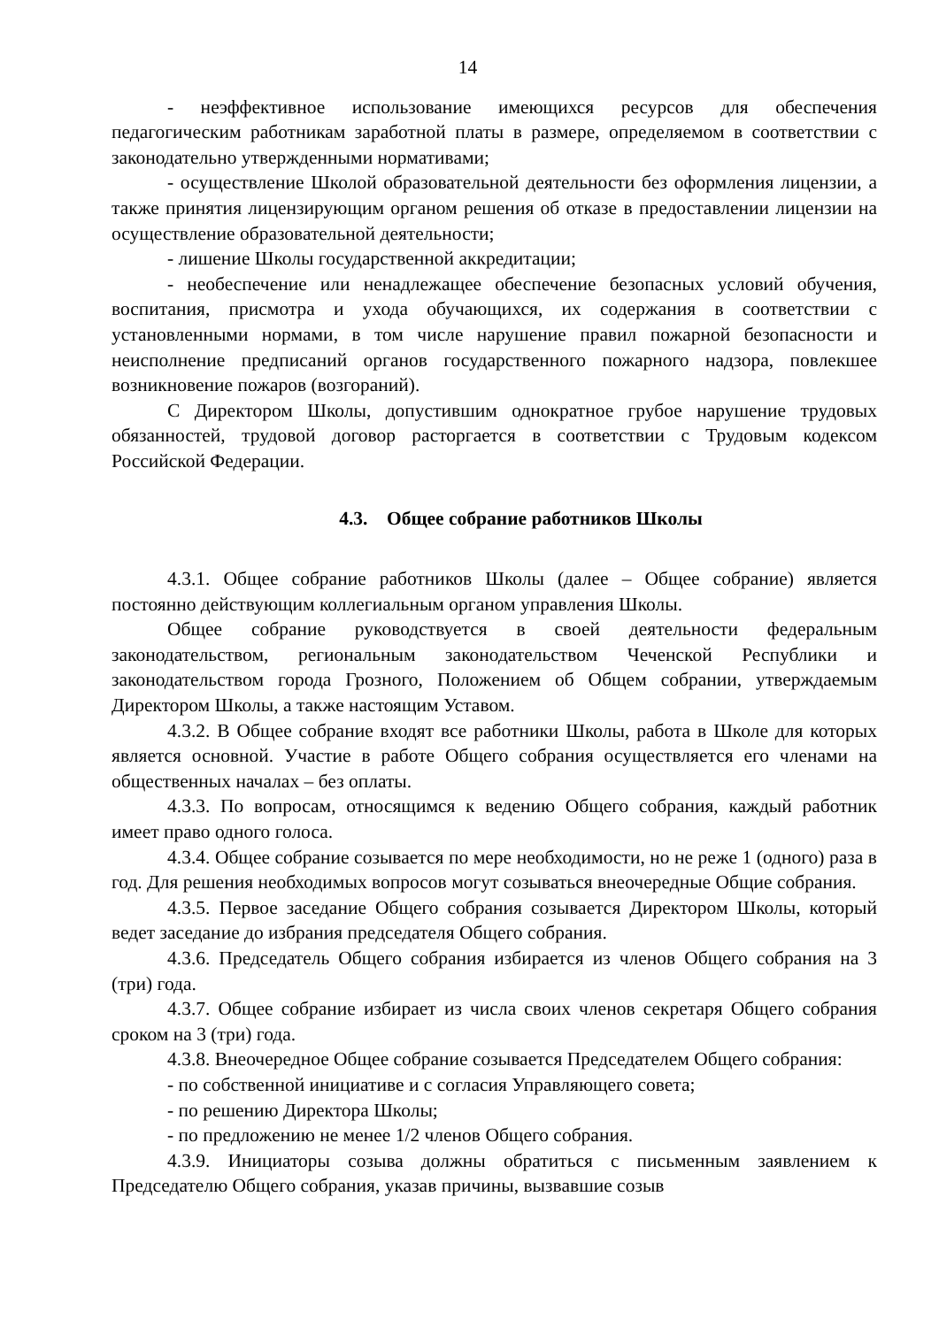14
- неэффективное использование имеющихся ресурсов для обеспечения педагогическим работникам заработной платы в размере, определяемом в соответствии с законодательно утвержденными нормативами;
- осуществление Школой образовательной деятельности без оформления лицензии, а также принятия лицензирующим органом решения об отказе в предоставлении лицензии на осуществление образовательной деятельности;
- лишение Школы государственной аккредитации;
- необеспечение или ненадлежащее обеспечение безопасных условий обучения, воспитания, присмотра и ухода обучающихся, их содержания в соответствии с установленными нормами, в том числе нарушение правил пожарной безопасности и неисполнение предписаний органов государственного пожарного надзора, повлекшее возникновение пожаров (возгораний).
С Директором Школы, допустившим однократное грубое нарушение трудовых обязанностей, трудовой договор расторгается в соответствии с Трудовым кодексом Российской Федерации.
4.3. Общее собрание работников Школы
4.3.1. Общее собрание работников Школы (далее – Общее собрание) является постоянно действующим коллегиальным органом управления Школы.
Общее собрание руководствуется в своей деятельности федеральным законодательством, региональным законодательством Чеченской Республики и законодательством города Грозного, Положением об Общем собрании, утверждаемым Директором Школы, а также настоящим Уставом.
4.3.2. В Общее собрание входят все работники Школы, работа в Школе для которых является основной. Участие в работе Общего собрания осуществляется его членами на общественных началах – без оплаты.
4.3.3. По вопросам, относящимся к ведению Общего собрания, каждый работник имеет право одного голоса.
4.3.4. Общее собрание созывается по мере необходимости, но не реже 1 (одного) раза в год. Для решения необходимых вопросов могут созываться внеочередные Общие собрания.
4.3.5. Первое заседание Общего собрания созывается Директором Школы, который ведет заседание до избрания председателя Общего собрания.
4.3.6. Председатель Общего собрания избирается из членов Общего собрания на 3 (три) года.
4.3.7. Общее собрание избирает из числа своих членов секретаря Общего собрания сроком на 3 (три) года.
4.3.8. Внеочередное Общее собрание созывается Председателем Общего собрания:
- по собственной инициативе и с согласия Управляющего совета;
- по решению Директора Школы;
- по предложению не менее 1/2 членов Общего собрания.
4.3.9. Инициаторы созыва должны обратиться с письменным заявлением к Председателю Общего собрания, указав причины, вызвавшие созыв